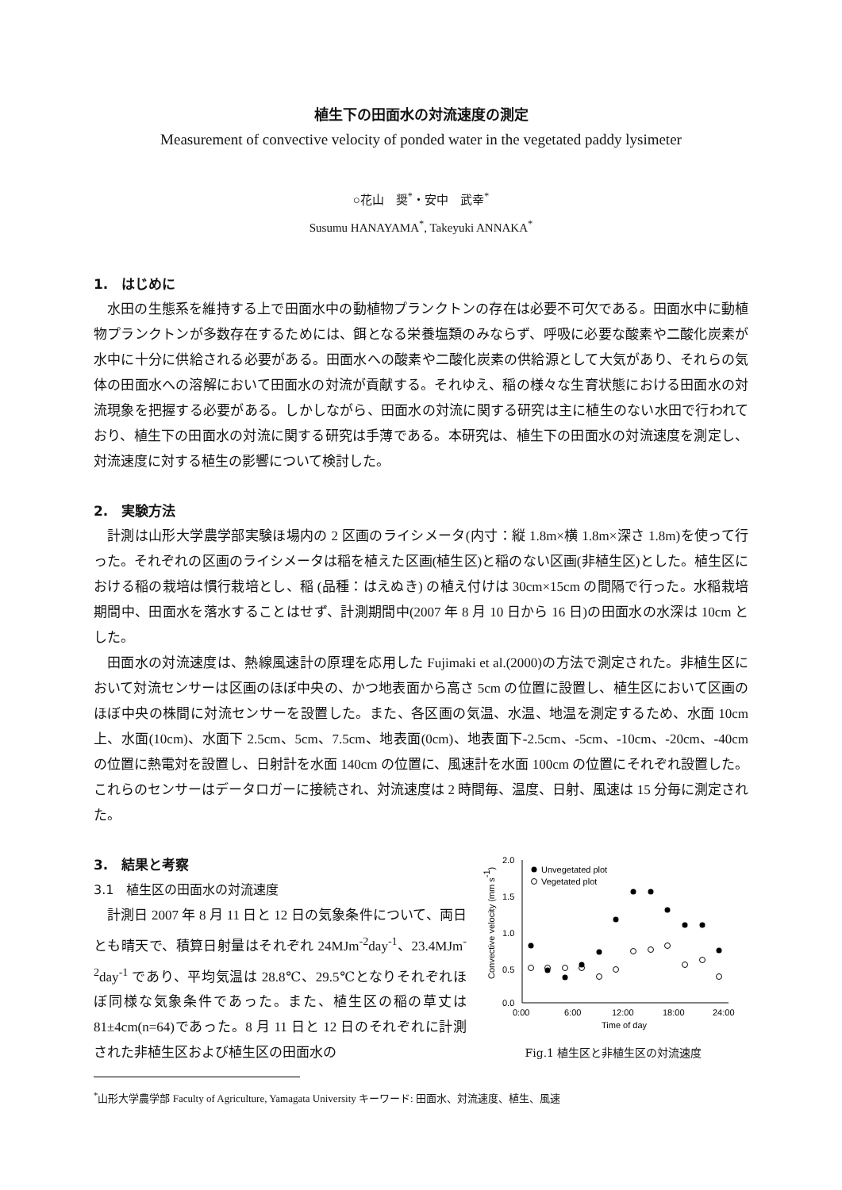植生下の田面水の対流速度の測定
Measurement of convective velocity of ponded water in the vegetated paddy lysimeter
○花山　奨<sup>*</sup>・安中　武幸<sup>*</sup>
Susumu HANAYAMA<sup>*</sup>, Takeyuki ANNAKA<sup>*</sup>
1.　はじめに
水田の生態系を維持する上で田面水中の動植物プランクトンの存在は必要不可欠である。田面水中に動植物プランクトンが多数存在するためには、餌となる栄養塩類のみならず、呼吸に必要な酸素や二酸化炭素が水中に十分に供給される必要がある。田面水への酸素や二酸化炭素の供給源として大気があり、それらの気体の田面水への溶解において田面水の対流が貢献する。それゆえ、稲の様々な生育状態における田面水の対流現象を把握する必要がある。しかしながら、田面水の対流に関する研究は主に植生のない水田で行われており、植生下の田面水の対流に関する研究は手薄である。本研究は、植生下の田面水の対流速度を測定し、対流速度に対する植生の影響について検討した。
2.　実験方法
計測は山形大学農学部実験ほ場内の 2 区画のライシメータ(内寸：縦 1.8m×横 1.8m×深さ 1.8m)を使って行った。それぞれの区画のライシメータは稲を植えた区画(植生区)と稲のない区画(非植生区)とした。植生区における稲の栽培は慣行栽培とし、稲 (品種：はえぬき) の植え付けは 30cm×15cm の間隔で行った。水稲栽培期間中、田面水を落水することはせず、計測期間中(2007 年 8 月 10 日から 16 日)の田面水の水深は 10cm とした。
田面水の対流速度は、熱線風速計の原理を応用した Fujimaki et al.(2000)の方法で測定された。非植生区において対流センサーは区画のほぼ中央の、かつ地表面から高さ 5cm の位置に設置し、植生区において区画のほぼ中央の株間に対流センサーを設置した。また、各区画の気温、水温、地温を測定するため、水面 10cm 上、水面(10cm)、水面下 2.5cm、5cm、7.5cm、地表面(0cm)、地表面下-2.5cm、-5cm、-10cm、-20cm、-40cm の位置に熱電対を設置し、日射計を水面 140cm の位置に、風速計を水面 100cm の位置にそれぞれ設置した。これらのセンサーはデータロガーに接続され、対流速度は 2 時間毎、温度、日射、風速は 15 分毎に測定された。
3.　結果と考察
3.1　植生区の田面水の対流速度
計測日 2007 年 8 月 11 日と 12 日の気象条件について、両日とも晴天で、積算日射量はそれぞれ 24MJm<sup>-2</sup>day<sup>-1</sup>、23.4MJm<sup>-2</sup>day<sup>-1</sup> であり、平均気温は 28.8℃、29.5℃となりそれぞれほぼ同様な気象条件であった。また、植生区の稲の草丈は 81±4cm(n=64)であった。8 月 11 日と 12 日のそれぞれに計測された非植生区および植生区の田面水の
2.0
1.5
1.0
0.5
0.0
0:00
6:00
12:00
18:00
24:00
Time of day
Convective velocity (mm s-1)
Unvegetated plot
Vegetated plot
Fig.1 植生区と非植生区の対流速度
<sup>*</sup> 山形大学農学部 Faculty of Agriculture, Yamagata University キーワード: 田面水、対流速度、植生、風速